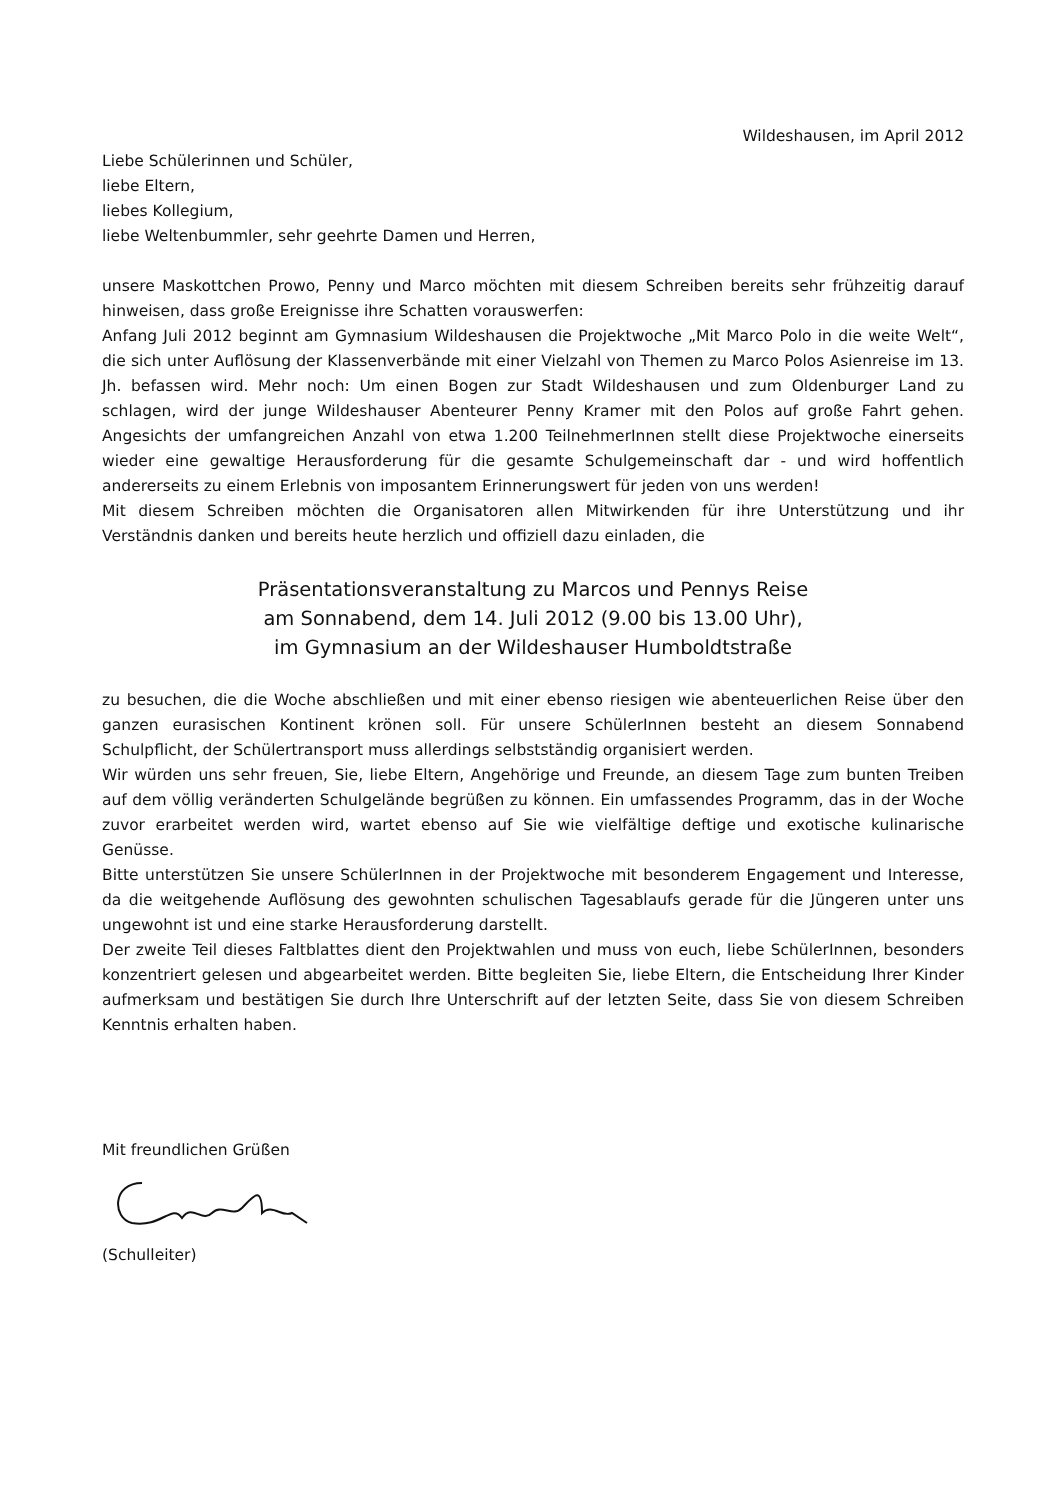Wildeshausen, im April 2012
Liebe Schülerinnen und Schüler,
liebe Eltern,
liebes Kollegium,
liebe Weltenbummler, sehr geehrte Damen und Herren,
unsere Maskottchen Prowo, Penny und Marco möchten mit diesem Schreiben bereits sehr frühzeitig darauf hinweisen, dass große Ereignisse ihre Schatten vorauswerfen:
Anfang Juli 2012 beginnt am Gymnasium Wildeshausen die Projektwoche „Mit Marco Polo in die weite Welt“, die sich unter Auflösung der Klassenverbände mit einer Vielzahl von Themen zu Marco Polos Asienreise im 13. Jh. befassen wird. Mehr noch: Um einen Bogen zur Stadt Wildeshausen und zum Oldenburger Land zu schlagen, wird der junge Wildeshauser Abenteurer Penny Kramer mit den Polos auf große Fahrt gehen. Angesichts der umfangreichen Anzahl von etwa 1.200 TeilnehmerInnen stellt diese Projektwoche einerseits wieder eine gewaltige Herausforderung für die gesamte Schulgemeinschaft dar - und wird hoffentlich andererseits zu einem Erlebnis von imposantem Erinnerungswert für jeden von uns werden!
Mit diesem Schreiben möchten die Organisatoren allen Mitwirkenden für ihre Unterstützung und ihr Verständnis danken und bereits heute herzlich und offiziell dazu einladen, die
Präsentationsveranstaltung zu Marcos und Pennys Reise
am Sonnabend, dem 14. Juli 2012 (9.00 bis 13.00 Uhr),
im Gymnasium an der Wildeshauser Humboldtstraße
zu besuchen, die die Woche abschließen und mit einer ebenso riesigen wie abenteuerlichen Reise über den ganzen eurasischen Kontinent krönen soll. Für unsere SchülerInnen besteht an diesem Sonnabend Schulpflicht, der Schülertransport muss allerdings selbstständig organisiert werden.
Wir würden uns sehr freuen, Sie, liebe Eltern, Angehörige und Freunde, an diesem Tage zum bunten Treiben auf dem völlig veränderten Schulgelände begrüßen zu können. Ein umfassendes Programm, das in der Woche zuvor erarbeitet werden wird, wartet ebenso auf Sie wie vielfältige deftige und exotische kulinarische Genüsse.
Bitte unterstützen Sie unsere SchülerInnen in der Projektwoche mit besonderem Engagement und Interesse, da die weitgehende Auflösung des gewohnten schulischen Tagesablaufs gerade für die Jüngeren unter uns ungewohnt ist und eine starke Herausforderung darstellt.
Der zweite Teil dieses Faltblattes dient den Projektwahlen und muss von euch, liebe SchülerInnen, besonders konzentriert gelesen und abgearbeitet werden. Bitte begleiten Sie, liebe Eltern, die Entscheidung Ihrer Kinder aufmerksam und bestätigen Sie durch Ihre Unterschrift auf der letzten Seite, dass Sie von diesem Schreiben Kenntnis erhalten haben.
Mit freundlichen Grüßen
(Schulleiter)